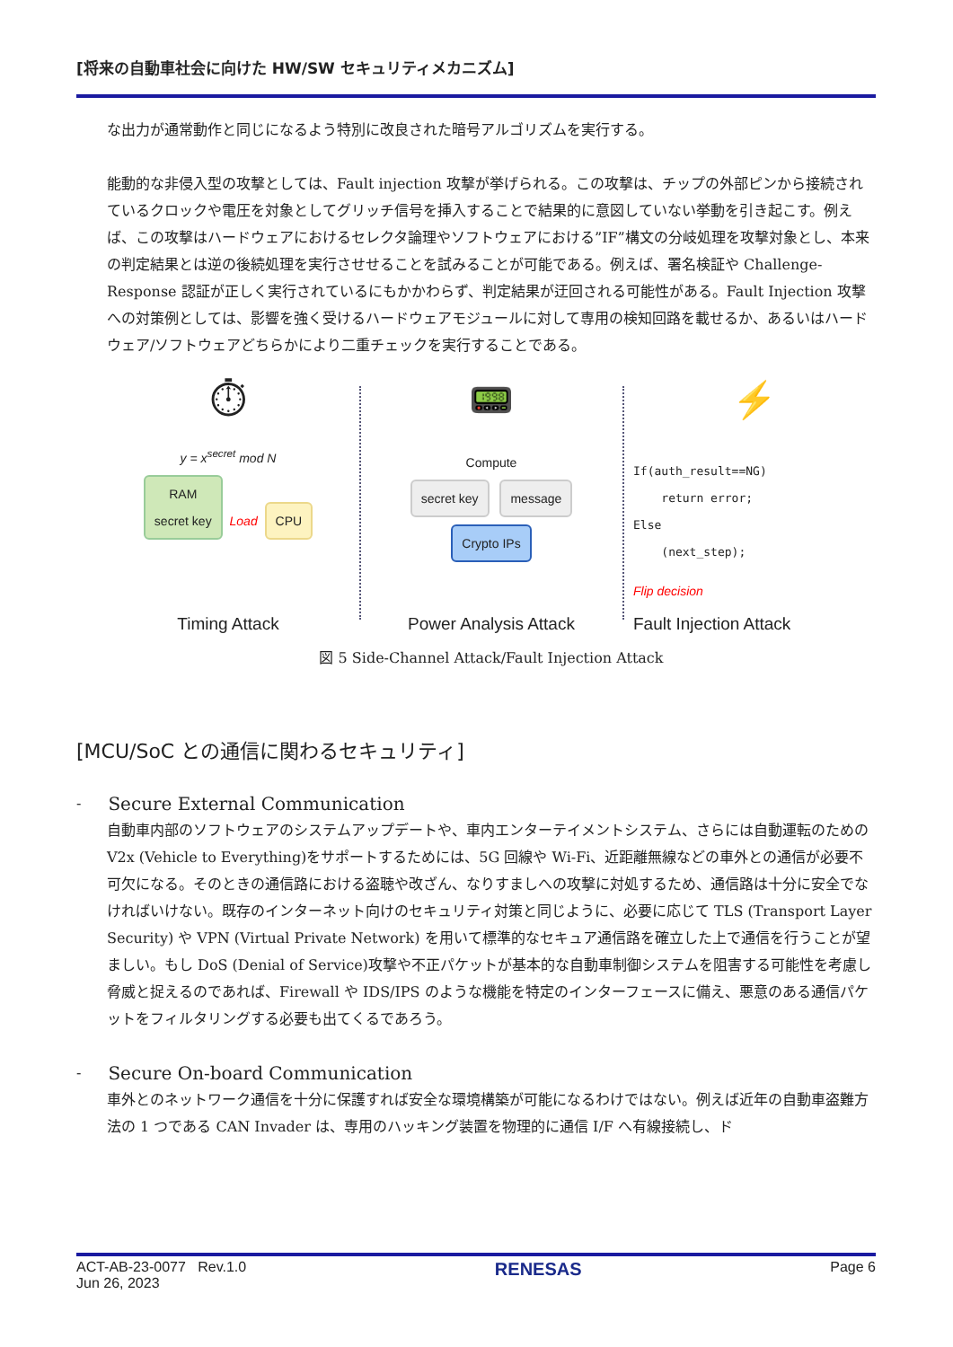[将来の自動車社会に向けた HW/SW セキュリティメカニズム]
な出力が通常動作と同じになるよう特別に改良された暗号アルゴリズムを実行する。
能動的な非侵入型の攻撃としては、Fault injection 攻撃が挙げられる。この攻撃は、チップの外部ピンから接続されているクロックや電圧を対象としてグリッチ信号を挿入することで結果的に意図していない挙動を引き起こす。例えば、この攻撃はハードウェアにおけるセレクタ論理やソフトウェアにおける”IF”構文の分岐処理を攻撃対象とし、本来の判定結果とは逆の後続処理を実行させせることを試みることが可能である。例えば、署名検証や Challenge-Response 認証が正しく実行されているにもかかわらず、判定結果が迂回される可能性がある。Fault Injection 攻撃への対策例としては、影響を強く受けるハードウェアモジュールに対して専用の検知回路を載せるか、あるいはハードウェア/ソフトウェアどちらかにより二重チェックを実行することである。
⏱
y = x<sup>secret</sup> mod N
RAM
secret key Load CPU
Timing Attack
📟
Compute
secret key message Crypto IPs
Power Analysis Attack
⚡
If(auth_result==NG)
    return error;
Else
    (next_step);
Flip decision
Fault Injection Attack
図 5 Side-Channel Attack/Fault Injection Attack
[MCU/SoC との通信に関わるセキュリティ]
-
Secure External Communication
自動車内部のソフトウェアのシステムアップデートや、車内エンターテイメントシステム、さらには自動運転のための V2x (Vehicle to Everything)をサポートするためには、5G 回線や Wi-Fi、近距離無線などの車外との通信が必要不可欠になる。そのときの通信路における盗聴や改ざん、なりすましへの攻撃に対処するため、通信路は十分に安全でなければいけない。既存のインターネット向けのセキュリティ対策と同じように、必要に応じて TLS (Transport Layer Security) や VPN (Virtual Private Network) を用いて標準的なセキュア通信路を確立した上で通信を行うことが望ましい。もし DoS (Denial of Service)攻撃や不正パケットが基本的な自動車制御システムを阻害する可能性を考慮し脅威と捉えるのであれば、Firewall や IDS/IPS のような機能を特定のインターフェースに備え、悪意のある通信パケットをフィルタリングする必要も出てくるであろう。
-
Secure On-board Communication
車外とのネットワーク通信を十分に保護すれば安全な環境構築が可能になるわけではない。例えば近年の自動車盗難方法の 1 つである CAN Invader は、専用のハッキング装置を物理的に通信 I/F へ有線接続し、ド
ACT-AB-23-0077 Rev.1.0
Jun 26, 2023
RENESAS
Page 6